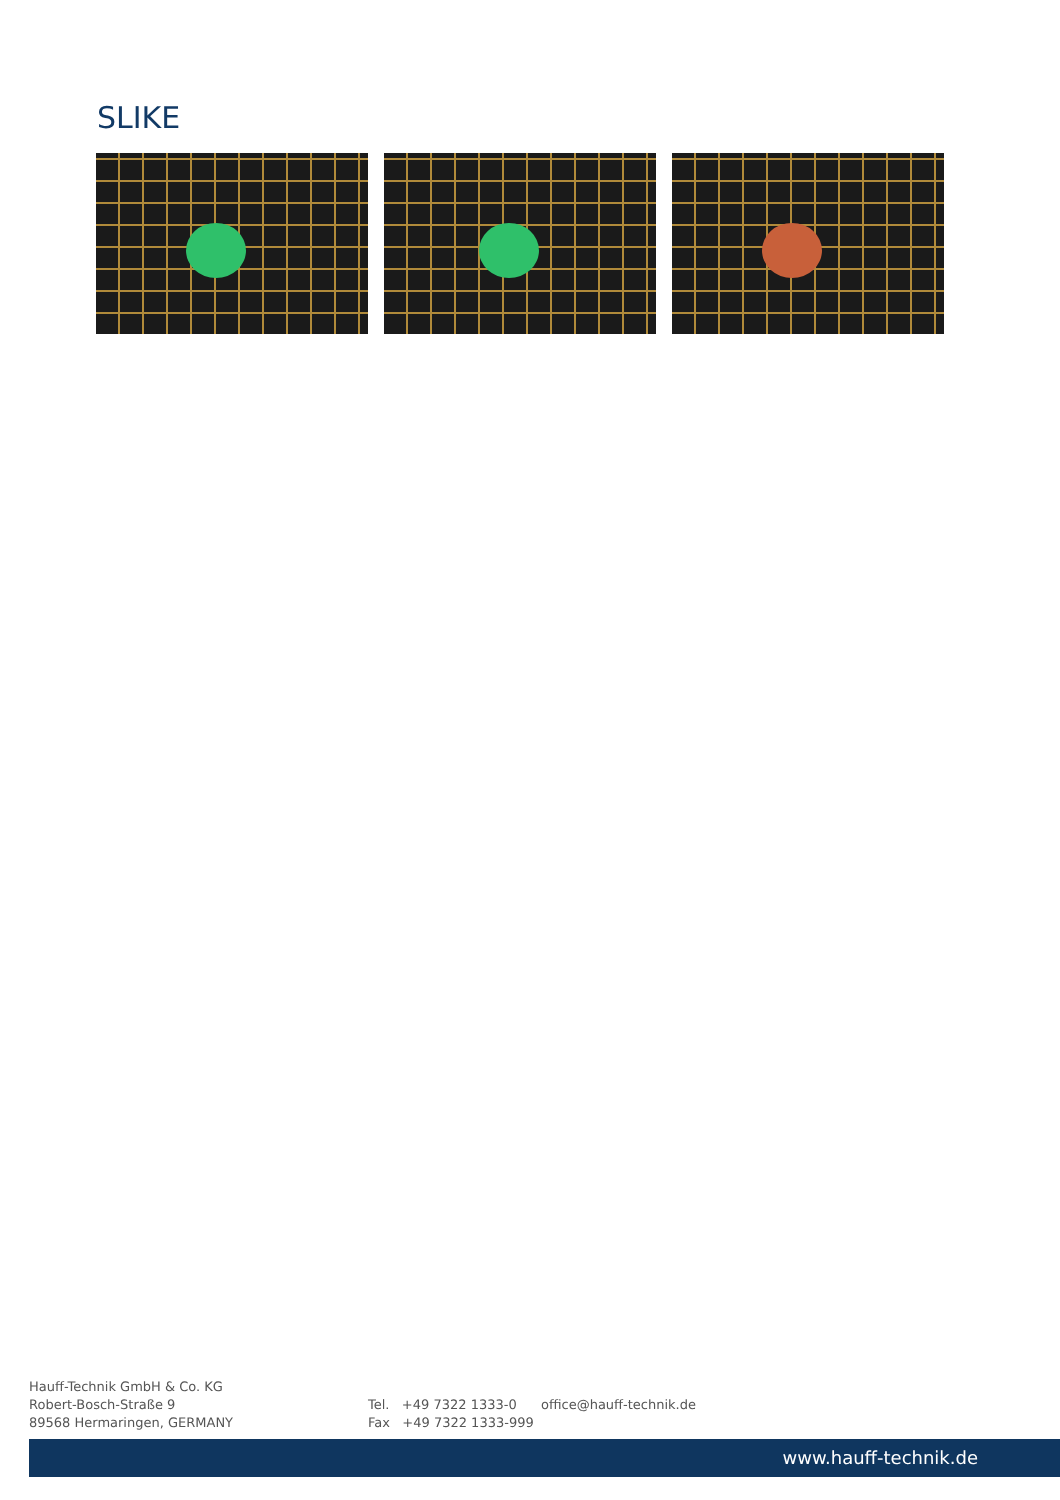SLIKE
Hauff-Technik GmbH & Co. KG
Robert-Bosch-Straße 9
89568 Hermaringen, GERMANY
Tel. +49 7322 1333-0
Fax +49 7322 1333-999
office@hauff-technik.de
www.hauff-technik.de